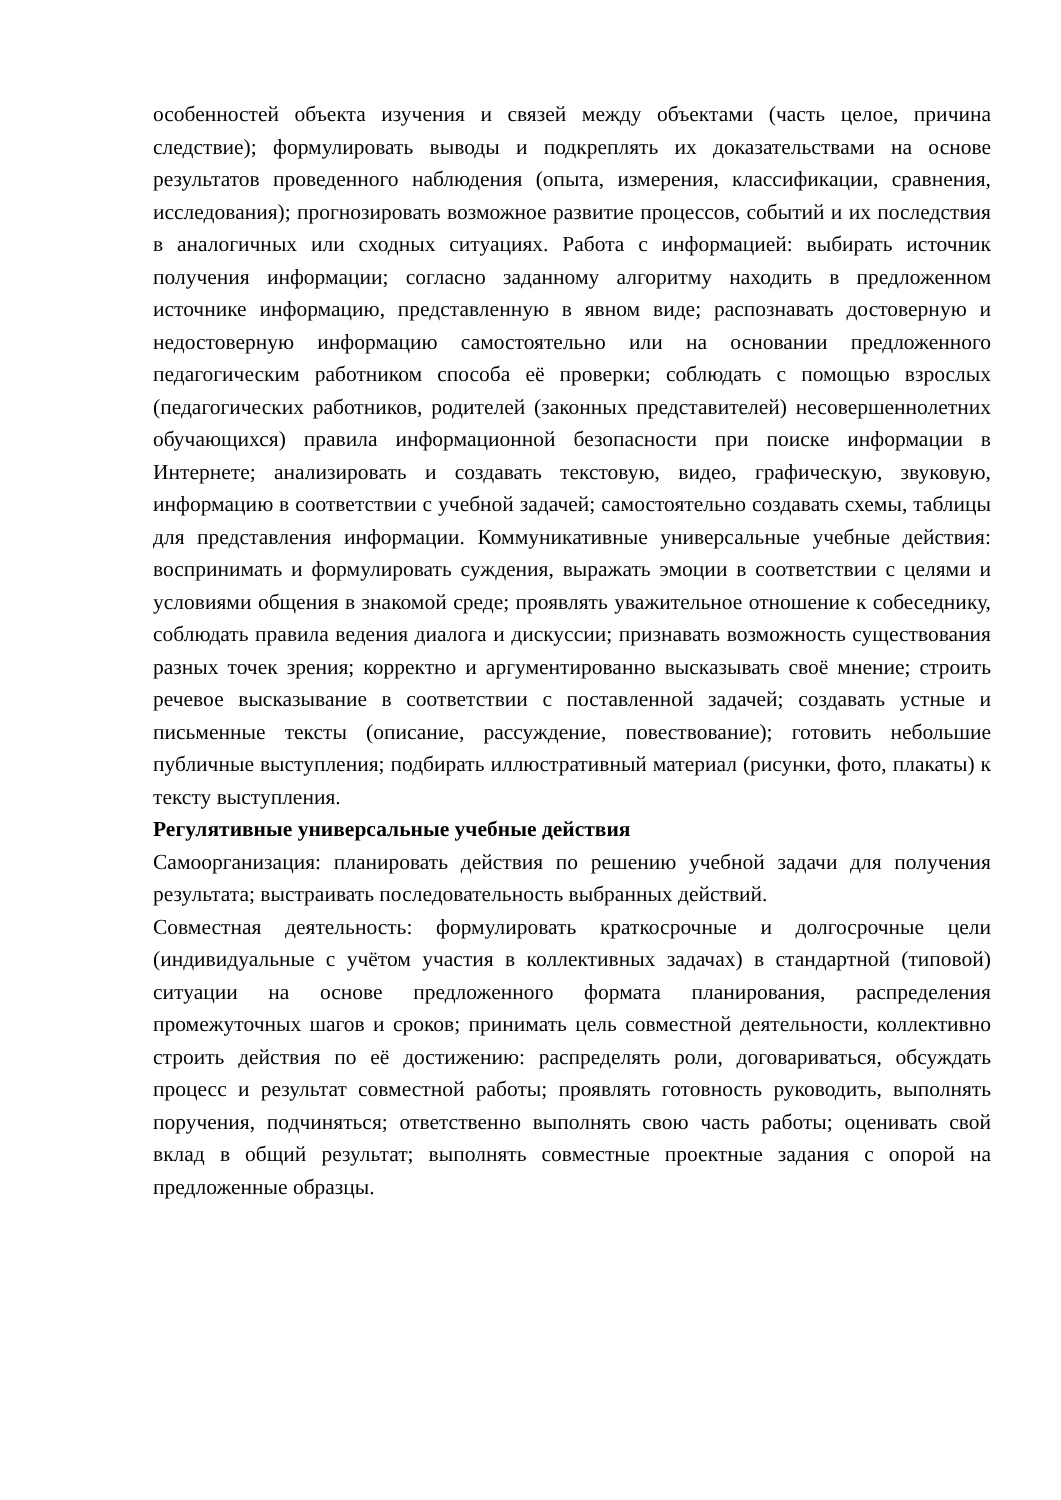особенностей объекта изучения и связей между объектами (часть целое, причина следствие); формулировать выводы и подкреплять их доказательствами на основе результатов проведенного наблюдения (опыта, измерения, классификации, сравнения, исследования); прогнозировать возможное развитие процессов, событий и их последствия в аналогичных или сходных ситуациях. Работа с информацией: выбирать источник получения информации; согласно заданному алгоритму находить в предложенном источнике информацию, представленную в явном виде; распознавать достоверную и недостоверную информацию самостоятельно или на основании предложенного педагогическим работником способа её проверки; соблюдать с помощью взрослых (педагогических работников, родителей (законных представителей) несовершеннолетних обучающихся) правила информационной безопасности при поиске информации в Интернете; анализировать и создавать текстовую, видео, графическую, звуковую, информацию в соответствии с учебной задачей; самостоятельно создавать схемы, таблицы для представления информации. Коммуникативные универсальные учебные действия: воспринимать и формулировать суждения, выражать эмоции в соответствии с целями и условиями общения в знакомой среде; проявлять уважительное отношение к собеседнику, соблюдать правила ведения диалога и дискуссии; признавать возможность существования разных точек зрения; корректно и аргументированно высказывать своё мнение; строить речевое высказывание в соответствии с поставленной задачей; создавать устные и письменные тексты (описание, рассуждение, повествование); готовить небольшие публичные выступления; подбирать иллюстративный материал (рисунки, фото, плакаты) к тексту выступления.
Регулятивные универсальные учебные действия
Самоорганизация: планировать действия по решению учебной задачи для получения результата; выстраивать последовательность выбранных действий.
Совместная деятельность: формулировать краткосрочные и долгосрочные цели (индивидуальные с учётом участия в коллективных задачах) в стандартной (типовой) ситуации на основе предложенного формата планирования, распределения промежуточных шагов и сроков; принимать цель совместной деятельности, коллективно строить действия по её достижению: распределять роли, договариваться, обсуждать процесс и результат совместной работы; проявлять готовность руководить, выполнять поручения, подчиняться; ответственно выполнять свою часть работы; оценивать свой вклад в общий результат; выполнять совместные проектные задания с опорой на предложенные образцы.